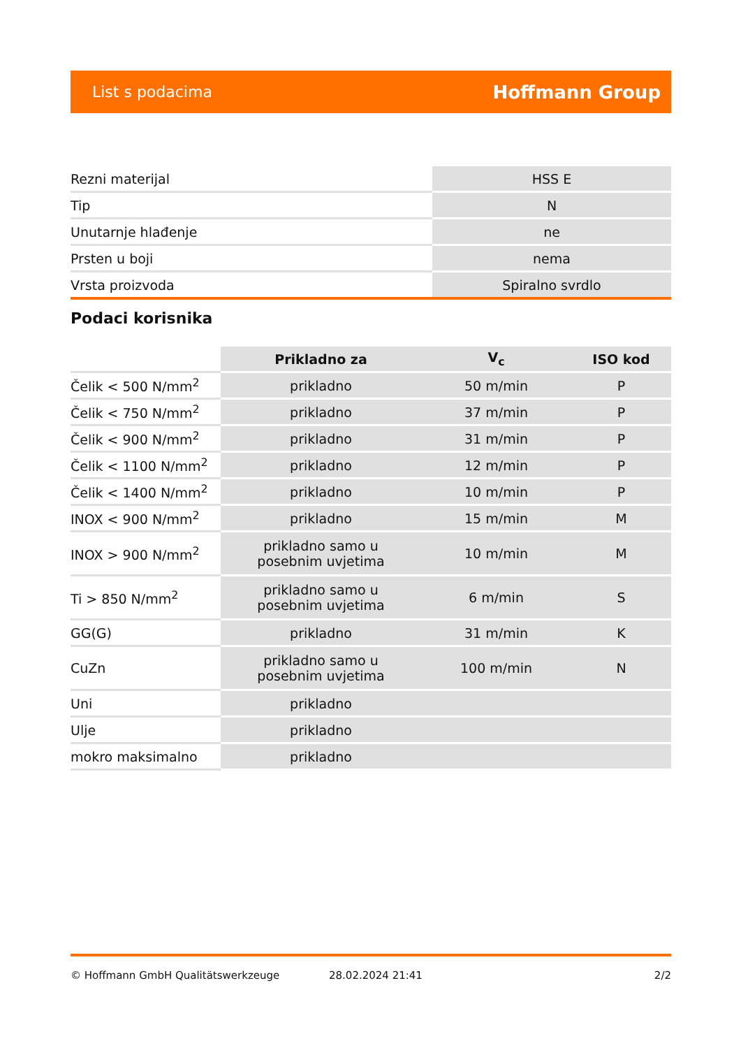List s podacima Hoffmann Group
| Rezni materijal | HSS E |
| Tip | N |
| Unutarnje hlađenje | ne |
| Prsten u boji | nema |
| Vrsta proizvoda | Spiralno svrdlo |
Podaci korisnika
| | Prikladno za | V<sub>c</sub> | ISO kod |
| --- | --- | --- | --- |
| Čelik < 500 N/mm<sup>2</sup> | prikladno | 50 m/min | P |
| Čelik < 750 N/mm<sup>2</sup> | prikladno | 37 m/min | P |
| Čelik < 900 N/mm<sup>2</sup> | prikladno | 31 m/min | P |
| Čelik < 1100 N/mm<sup>2</sup> | prikladno | 12 m/min | P |
| Čelik < 1400 N/mm<sup>2</sup> | prikladno | 10 m/min | P |
| INOX < 900 N/mm<sup>2</sup> | prikladno | 15 m/min | M |
| INOX > 900 N/mm<sup>2</sup> | prikladno samo u posebnim uvjetima | 10 m/min | M |
| Ti > 850 N/mm<sup>2</sup> | prikladno samo u posebnim uvjetima | 6 m/min | S |
| GG(G) | prikladno | 31 m/min | K |
| CuZn | prikladno samo u posebnim uvjetima | 100 m/min | N |
| Uni | prikladno | | |
| Ulje | prikladno | | |
| mokro maksimalno | prikladno | | |
© Hoffmann GmbH Qualitätswerkzeuge 28.02.2024 21:41 2/2